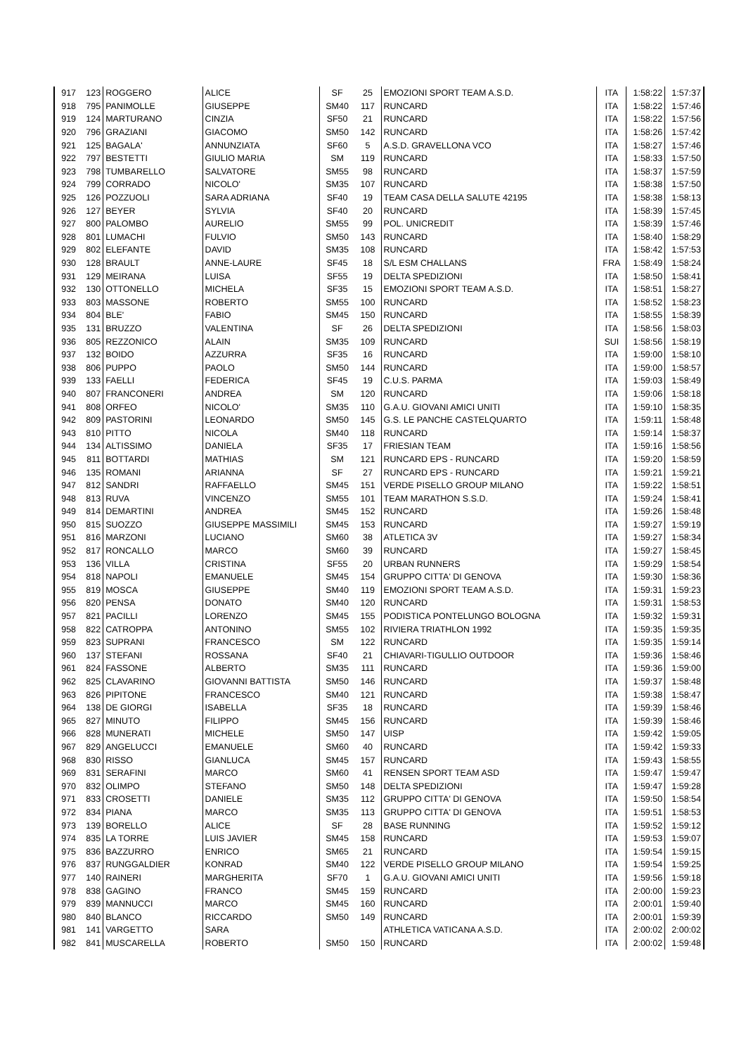| 917 | 123 | ROGGERO | ALICE | SF | 25 | EMOZIONI SPORT TEAM A.S.D. | ITA | 1:58:22 | 1:57:37 |
| 918 | 795 | PANIMOLLE | GIUSEPPE | SM40 | 117 | RUNCARD | ITA | 1:58:22 | 1:57:46 |
| 919 | 124 | MARTURANO | CINZIA | SF50 | 21 | RUNCARD | ITA | 1:58:22 | 1:57:56 |
| 920 | 796 | GRAZIANI | GIACOMO | SM50 | 142 | RUNCARD | ITA | 1:58:26 | 1:57:42 |
| 921 | 125 | BAGALA' | ANNUNZIATA | SF60 | 5 | A.S.D. GRAVELLONA VCO | ITA | 1:58:27 | 1:57:46 |
| 922 | 797 | BESTETTI | GIULIO MARIA | SM | 119 | RUNCARD | ITA | 1:58:33 | 1:57:50 |
| 923 | 798 | TUMBARELLO | SALVATORE | SM55 | 98 | RUNCARD | ITA | 1:58:37 | 1:57:59 |
| 924 | 799 | CORRADO | NICOLO' | SM35 | 107 | RUNCARD | ITA | 1:58:38 | 1:57:50 |
| 925 | 126 | POZZUOLI | SARA ADRIANA | SF40 | 19 | TEAM CASA DELLA SALUTE 42195 | ITA | 1:58:38 | 1:58:13 |
| 926 | 127 | BEYER | SYLVIA | SF40 | 20 | RUNCARD | ITA | 1:58:39 | 1:57:45 |
| 927 | 800 | PALOMBO | AURELIO | SM55 | 99 | POL. UNICREDIT | ITA | 1:58:39 | 1:57:46 |
| 928 | 801 | LUMACHI | FULVIO | SM50 | 143 | RUNCARD | ITA | 1:58:40 | 1:58:29 |
| 929 | 802 | ELEFANTE | DAVID | SM35 | 108 | RUNCARD | ITA | 1:58:42 | 1:57:53 |
| 930 | 128 | BRAULT | ANNE-LAURE | SF45 | 18 | S/L ESM CHALLANS | FRA | 1:58:49 | 1:58:24 |
| 931 | 129 | MEIRANA | LUISA | SF55 | 19 | DELTA SPEDIZIONI | ITA | 1:58:50 | 1:58:41 |
| 932 | 130 | OTTONELLO | MICHELA | SF35 | 15 | EMOZIONI SPORT TEAM A.S.D. | ITA | 1:58:51 | 1:58:27 |
| 933 | 803 | MASSONE | ROBERTO | SM55 | 100 | RUNCARD | ITA | 1:58:52 | 1:58:23 |
| 934 | 804 | BLE' | FABIO | SM45 | 150 | RUNCARD | ITA | 1:58:55 | 1:58:39 |
| 935 | 131 | BRUZZO | VALENTINA | SF | 26 | DELTA SPEDIZIONI | ITA | 1:58:56 | 1:58:03 |
| 936 | 805 | REZZONICO | ALAIN | SM35 | 109 | RUNCARD | SUI | 1:58:56 | 1:58:19 |
| 937 | 132 | BOIDO | AZZURRA | SF35 | 16 | RUNCARD | ITA | 1:59:00 | 1:58:10 |
| 938 | 806 | PUPPO | PAOLO | SM50 | 144 | RUNCARD | ITA | 1:59:00 | 1:58:57 |
| 939 | 133 | FAELLI | FEDERICA | SF45 | 19 | C.U.S. PARMA | ITA | 1:59:03 | 1:58:49 |
| 940 | 807 | FRANCONERI | ANDREA | SM | 120 | RUNCARD | ITA | 1:59:06 | 1:58:18 |
| 941 | 808 | ORFEO | NICOLO' | SM35 | 110 | G.A.U. GIOVANI AMICI UNITI | ITA | 1:59:10 | 1:58:35 |
| 942 | 809 | PASTORINI | LEONARDO | SM50 | 145 | G.S. LE PANCHE CASTELQUARTO | ITA | 1:59:11 | 1:58:48 |
| 943 | 810 | PITTO | NICOLA | SM40 | 118 | RUNCARD | ITA | 1:59:14 | 1:58:37 |
| 944 | 134 | ALTISSIMO | DANIELA | SF35 | 17 | FRIESIAN TEAM | ITA | 1:59:16 | 1:58:56 |
| 945 | 811 | BOTTARDI | MATHIAS | SM | 121 | RUNCARD EPS - RUNCARD | ITA | 1:59:20 | 1:58:59 |
| 946 | 135 | ROMANI | ARIANNA | SF | 27 | RUNCARD EPS - RUNCARD | ITA | 1:59:21 | 1:59:21 |
| 947 | 812 | SANDRI | RAFFAELLO | SM45 | 151 | VERDE PISELLO GROUP MILANO | ITA | 1:59:22 | 1:58:51 |
| 948 | 813 | RUVA | VINCENZO | SM55 | 101 | TEAM MARATHON S.S.D. | ITA | 1:59:24 | 1:58:41 |
| 949 | 814 | DEMARTINI | ANDREA | SM45 | 152 | RUNCARD | ITA | 1:59:26 | 1:58:48 |
| 950 | 815 | SUOZZO | GIUSEPPE MASSIMILI | SM45 | 153 | RUNCARD | ITA | 1:59:27 | 1:59:19 |
| 951 | 816 | MARZONI | LUCIANO | SM60 | 38 | ATLETICA 3V | ITA | 1:59:27 | 1:58:34 |
| 952 | 817 | RONCALLO | MARCO | SM60 | 39 | RUNCARD | ITA | 1:59:27 | 1:58:45 |
| 953 | 136 | VILLA | CRISTINA | SF55 | 20 | URBAN RUNNERS | ITA | 1:59:29 | 1:58:54 |
| 954 | 818 | NAPOLI | EMANUELE | SM45 | 154 | GRUPPO CITTA' DI GENOVA | ITA | 1:59:30 | 1:58:36 |
| 955 | 819 | MOSCA | GIUSEPPE | SM40 | 119 | EMOZIONI SPORT TEAM A.S.D. | ITA | 1:59:31 | 1:59:23 |
| 956 | 820 | PENSA | DONATO | SM40 | 120 | RUNCARD | ITA | 1:59:31 | 1:58:53 |
| 957 | 821 | PACILLI | LORENZO | SM45 | 155 | PODISTICA PONTELUNGO BOLOGNA | ITA | 1:59:32 | 1:59:31 |
| 958 | 822 | CATROPPA | ANTONINO | SM55 | 102 | RIVIERA TRIATHLON 1992 | ITA | 1:59:35 | 1:59:35 |
| 959 | 823 | SUPRANI | FRANCESCO | SM | 122 | RUNCARD | ITA | 1:59:35 | 1:59:14 |
| 960 | 137 | STEFANI | ROSSANA | SF40 | 21 | CHIAVARI-TIGULLIO OUTDOOR | ITA | 1:59:36 | 1:58:46 |
| 961 | 824 | FASSONE | ALBERTO | SM35 | 111 | RUNCARD | ITA | 1:59:36 | 1:59:00 |
| 962 | 825 | CLAVARINO | GIOVANNI BATTISTA | SM50 | 146 | RUNCARD | ITA | 1:59:37 | 1:58:48 |
| 963 | 826 | PIPITONE | FRANCESCO | SM40 | 121 | RUNCARD | ITA | 1:59:38 | 1:58:47 |
| 964 | 138 | DE GIORGI | ISABELLA | SF35 | 18 | RUNCARD | ITA | 1:59:39 | 1:58:46 |
| 965 | 827 | MINUTO | FILIPPO | SM45 | 156 | RUNCARD | ITA | 1:59:39 | 1:58:46 |
| 966 | 828 | MUNERATI | MICHELE | SM50 | 147 | UISP | ITA | 1:59:42 | 1:59:05 |
| 967 | 829 | ANGELUCCI | EMANUELE | SM60 | 40 | RUNCARD | ITA | 1:59:42 | 1:59:33 |
| 968 | 830 | RISSO | GIANLUCA | SM45 | 157 | RUNCARD | ITA | 1:59:43 | 1:58:55 |
| 969 | 831 | SERAFINI | MARCO | SM60 | 41 | RENSEN SPORT TEAM ASD | ITA | 1:59:47 | 1:59:47 |
| 970 | 832 | OLIMPO | STEFANO | SM50 | 148 | DELTA SPEDIZIONI | ITA | 1:59:47 | 1:59:28 |
| 971 | 833 | CROSETTI | DANIELE | SM35 | 112 | GRUPPO CITTA' DI GENOVA | ITA | 1:59:50 | 1:58:54 |
| 972 | 834 | PIANA | MARCO | SM35 | 113 | GRUPPO CITTA' DI GENOVA | ITA | 1:59:51 | 1:58:53 |
| 973 | 139 | BORELLO | ALICE | SF | 28 | BASE RUNNING | ITA | 1:59:52 | 1:59:12 |
| 974 | 835 | LA TORRE | LUIS JAVIER | SM45 | 158 | RUNCARD | ITA | 1:59:53 | 1:59:07 |
| 975 | 836 | BAZZURRO | ENRICO | SM65 | 21 | RUNCARD | ITA | 1:59:54 | 1:59:15 |
| 976 | 837 | RUNGGALDIER | KONRAD | SM40 | 122 | VERDE PISELLO GROUP MILANO | ITA | 1:59:54 | 1:59:25 |
| 977 | 140 | RAINERI | MARGHERITA | SF70 | 1 | G.A.U. GIOVANI AMICI UNITI | ITA | 1:59:56 | 1:59:18 |
| 978 | 838 | GAGINO | FRANCO | SM45 | 159 | RUNCARD | ITA | 2:00:00 | 1:59:23 |
| 979 | 839 | MANNUCCI | MARCO | SM45 | 160 | RUNCARD | ITA | 2:00:01 | 1:59:40 |
| 980 | 840 | BLANCO | RICCARDO | SM50 | 149 | RUNCARD | ITA | 2:00:01 | 1:59:39 |
| 981 | 141 | VARGETTO | SARA | | | ATHLETICA VATICANA A.S.D. | ITA | 2:00:02 | 2:00:02 |
| 982 | 841 | MUSCARELLA | ROBERTO | SM50 | 150 | RUNCARD | ITA | 2:00:02 | 1:59:48 |